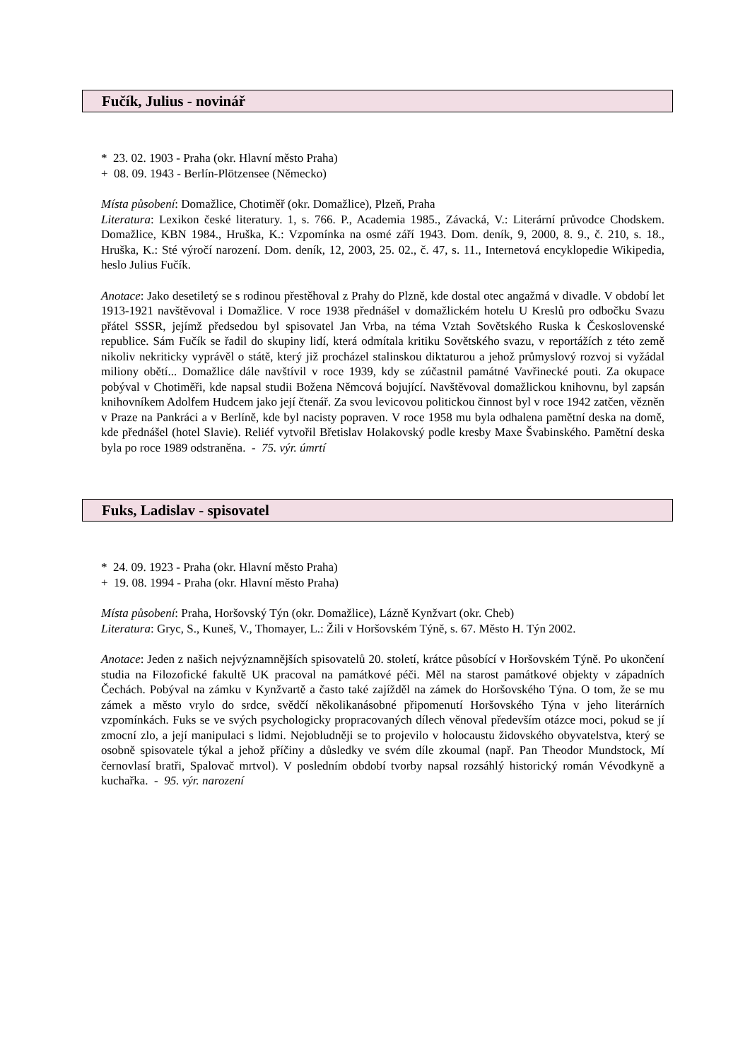Fučík, Julius - novinář
* 23. 02. 1903 - Praha (okr. Hlavní město Praha)
+ 08. 09. 1943 - Berlín-Plötzensee (Německo)
Místa působení: Domažlice, Chotiměř (okr. Domažlice), Plzeň, Praha
Literatura: Lexikon české literatury. 1, s. 766. P., Academia 1985., Závacká, V.: Literární průvodce Chodskem. Domažlice, KBN 1984., Hruška, K.: Vzpomínka na osmé září 1943. Dom. deník, 9, 2000, 8. 9., č. 210, s. 18., Hruška, K.: Sté výročí narození. Dom. deník, 12, 2003, 25. 02., č. 47, s. 11., Internetová encyklopedie Wikipedia, heslo Julius Fučík.
Anotace: Jako desetiletý se s rodinou přestěhoval z Prahy do Plzně, kde dostal otec angažmá v divadle. V období let 1913-1921 navštěvoval i Domažlice. V roce 1938 přednášel v domažlickém hotelu U Kreslů pro odbočku Svazu přátel SSSR, jejímž předsedou byl spisovatel Jan Vrba, na téma Vztah Sovětského Ruska k Československé republice. Sám Fučík se řadil do skupiny lidí, která odmítala kritiku Sovětského svazu, v reportážích z této země nikoliv nekriticky vyprávěl o státě, který již procházel stalinskou diktaturou a jehož průmyslový rozvoj si vyžádal miliony obětí... Domažlice dále navštívil v roce 1939, kdy se zúčastnil památné Vavřinecké pouti. Za okupace pobýval v Chotiměři, kde napsal studii Božena Němcová bojující. Navštěvoval domažlickou knihovnu, byl zapsán knihovníkem Adolfem Hudcem jako její čtenář. Za svou levicovou politickou činnost byl v roce 1942 zatčen, vězněn v Praze na Pankráci a v Berlíně, kde byl nacisty popraven. V roce 1958 mu byla odhalena pamětní deska na domě, kde přednášel (hotel Slavie). Reliéf vytvořil Břetislav Holakovský podle kresby Maxe Švabinského. Pamětní deska byla po roce 1989 odstraněna. - 75. výr. úmrtí
Fuks, Ladislav - spisovatel
* 24. 09. 1923 - Praha (okr. Hlavní město Praha)
+ 19. 08. 1994 - Praha (okr. Hlavní město Praha)
Místa působení: Praha, Horšovský Týn (okr. Domažlice), Lázně Kynžvart (okr. Cheb)
Literatura: Gryc, S., Kuneš, V., Thomayer, L.: Žili v Horšovském Týně, s. 67. Město H. Týn 2002.
Anotace: Jeden z našich nejvýznamnějších spisovatelů 20. století, krátce působící v Horšovském Týně. Po ukončení studia na Filozofické fakultě UK pracoval na památkové péči. Měl na starost památkové objekty v západních Čechách. Pobýval na zámku v Kynžvartě a často také zajížděl na zámek do Horšovského Týna. O tom, že se mu zámek a město vrylo do srdce, svědčí několikanásobné připomenutí Horšovského Týna v jeho literárních vzpomínkách. Fuks se ve svých psychologicky propracovaných dílech věnoval především otázce moci, pokud se jí zmocní zlo, a její manipulaci s lidmi. Nejobludněji se to projevilo v holocaustu židovského obyvatelstva, který se osobně spisovatele týkal a jehož příčiny a důsledky ve svém díle zkoumal (např. Pan Theodor Mundstock, Mí černovlasí bratři, Spalovač mrtvol). V posledním období tvorby napsal rozsáhlý historický román Vévodkyně a kuchařka. - 95. výr. narození